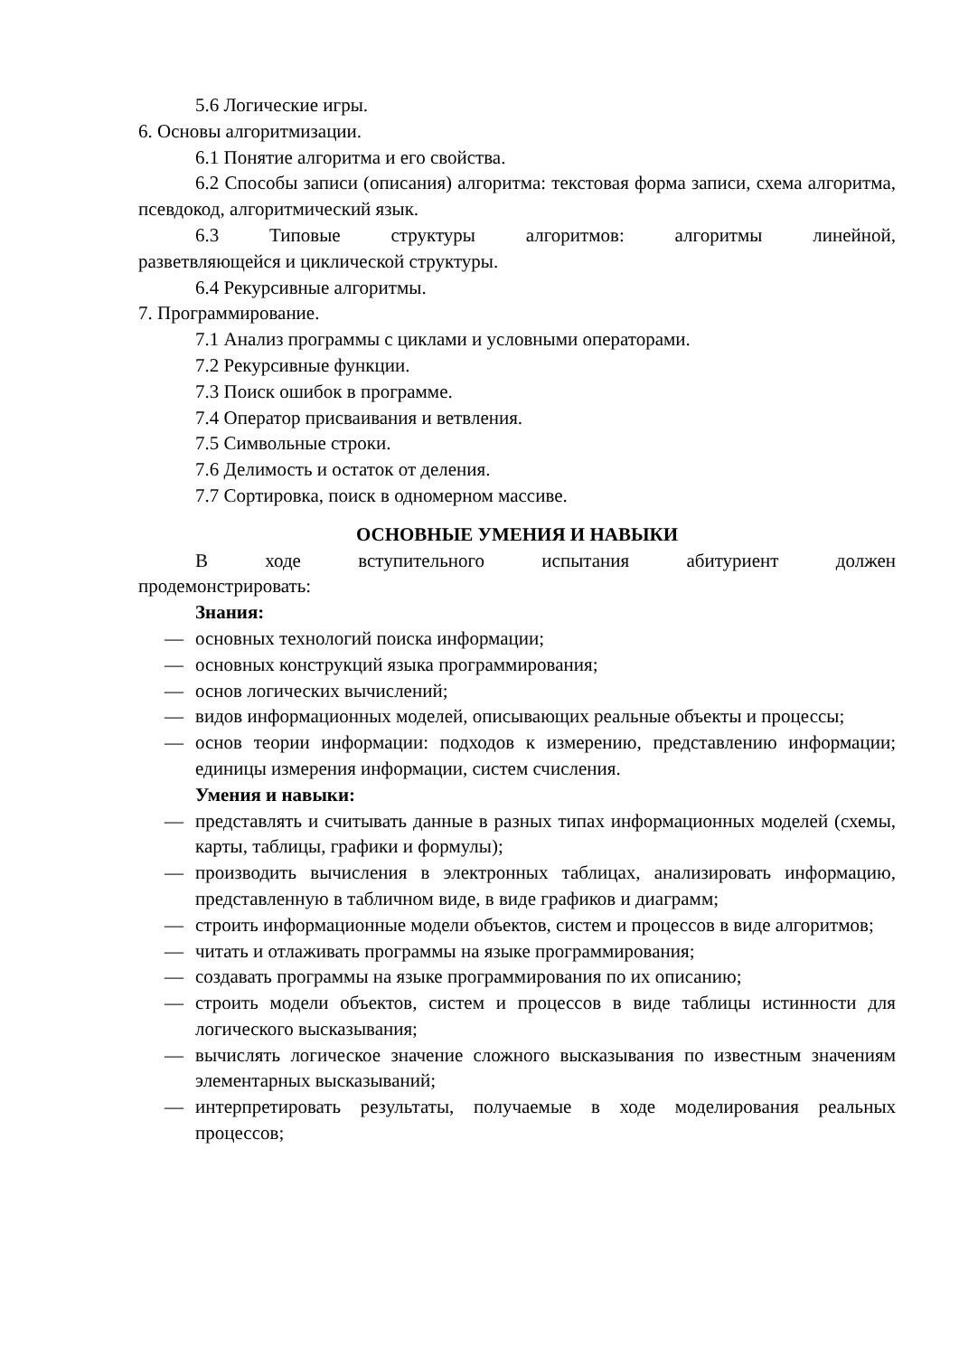5.6 Логические игры.
6. Основы алгоритмизации.
6.1 Понятие алгоритма и его свойства.
6.2 Способы записи (описания) алгоритма: текстовая форма записи, схема алгоритма, псевдокод, алгоритмический язык.
6.3 Типовые структуры алгоритмов: алгоритмы линейной, разветвляющейся и циклической структуры.
6.4 Рекурсивные алгоритмы.
7. Программирование.
7.1 Анализ программы с циклами и условными операторами.
7.2 Рекурсивные функции.
7.3 Поиск ошибок в программе.
7.4 Оператор присваивания и ветвления.
7.5 Символьные строки.
7.6 Делимость и остаток от деления.
7.7 Сортировка, поиск в одномерном массиве.
ОСНОВНЫЕ УМЕНИЯ И НАВЫКИ
В ходе вступительного испытания абитуриент должен продемонстрировать:
Знания:
— основных технологий поиска информации;
— основных конструкций языка программирования;
— основ логических вычислений;
— видов информационных моделей, описывающих реальные объекты и процессы;
— основ теории информации: подходов к измерению, представлению информации; единицы измерения информации, систем счисления.
Умения и навыки:
— представлять и считывать данные в разных типах информационных моделей (схемы, карты, таблицы, графики и формулы);
— производить вычисления в электронных таблицах, анализировать информацию, представленную в табличном виде, в виде графиков и диаграмм;
— строить информационные модели объектов, систем и процессов в виде алгоритмов;
— читать и отлаживать программы на языке программирования;
— создавать программы на языке программирования по их описанию;
— строить модели объектов, систем и процессов в виде таблицы истинности для логического высказывания;
— вычислять логическое значение сложного высказывания по известным значениям элементарных высказываний;
— интерпретировать результаты, получаемые в ходе моделирования реальных процессов;